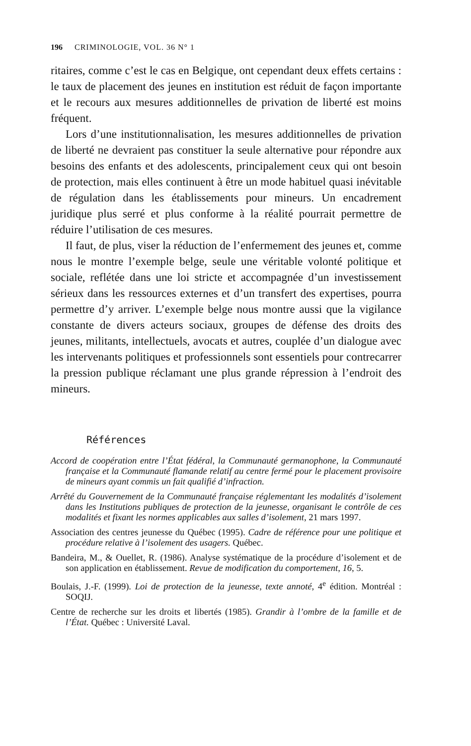196 CRIMINOLOGIE, VOL. 36 N° 1
ritaires, comme c’est le cas en Belgique, ont cependant deux effets certains : le taux de placement des jeunes en institution est réduit de façon importante et le recours aux mesures additionnelles de privation de liberté est moins fréquent.
Lors d’une institutionnalisation, les mesures additionnelles de privation de liberté ne devraient pas constituer la seule alternative pour répondre aux besoins des enfants et des adolescents, principalement ceux qui ont besoin de protection, mais elles continuent à être un mode habituel quasi inévitable de régulation dans les établissements pour mineurs. Un encadrement juridique plus serré et plus conforme à la réalité pourrait permettre de réduire l’utilisation de ces mesures.
Il faut, de plus, viser la réduction de l’enfermement des jeunes et, comme nous le montre l’exemple belge, seule une véritable volonté politique et sociale, reflétée dans une loi stricte et accompagnée d’un investissement sérieux dans les ressources externes et d’un transfert des expertises, pourra permettre d’y arriver. L’exemple belge nous montre aussi que la vigilance constante de divers acteurs sociaux, groupes de défense des droits des jeunes, militants, intellectuels, avocats et autres, couplée d’un dialogue avec les intervenants politiques et professionnels sont essentiels pour contrecarrer la pression publique réclamant une plus grande répression à l’endroit des mineurs.
Références
Accord de coopération entre l’État fédéral, la Communauté germanophone, la Communauté française et la Communauté flamande relatif au centre fermé pour le placement provisoire de mineurs ayant commis un fait qualifié d’infraction.
Arrêté du Gouvernement de la Communauté française réglementant les modalités d’isolement dans les Institutions publiques de protection de la jeunesse, organisant le contrôle de ces modalités et fixant les normes applicables aux salles d’isolement, 21 mars 1997.
Association des centres jeunesse du Québec (1995). Cadre de référence pour une politique et procédure relative à l’isolement des usagers. Québec.
Bandeira, M., & Ouellet, R. (1986). Analyse systématique de la procédure d’isolement et de son application en établissement. Revue de modification du comportement, 16, 5.
Boulais, J.-F. (1999). Loi de protection de la jeunesse, texte annoté, 4<sup>e</sup> édition. Montréal : SOQIJ.
Centre de recherche sur les droits et libertés (1985). Grandir à l’ombre de la famille et de l’État. Québec : Université Laval.